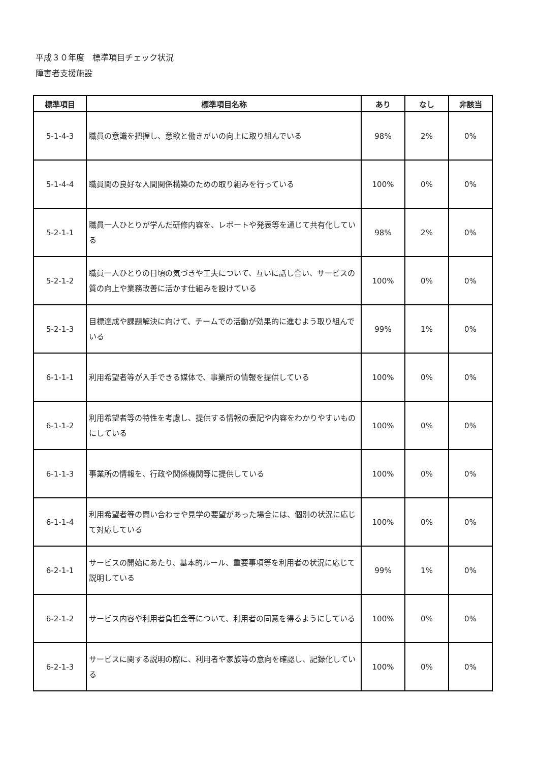平成３０年度　標準項目チェック状況
障害者支援施設
| 標準項目 | 標準項目名称 | あり | なし | 非該当 |
| --- | --- | --- | --- | --- |
| 5-1-4-3 | 職員の意識を把握し、意欲と働きがいの向上に取り組んでいる | 98% | 2% | 0% |
| 5-1-4-4 | 職員間の良好な人間関係構築のための取り組みを行っている | 100% | 0% | 0% |
| 5-2-1-1 | 職員一人ひとりが学んだ研修内容を、レポートや発表等を通じて共有化している | 98% | 2% | 0% |
| 5-2-1-2 | 職員一人ひとりの日頃の気づきや工夫について、互いに話し合い、サービスの質の向上や業務改善に活かす仕組みを設けている | 100% | 0% | 0% |
| 5-2-1-3 | 目標達成や課題解決に向けて、チームでの活動が効果的に進むよう取り組んでいる | 99% | 1% | 0% |
| 6-1-1-1 | 利用希望者等が入手できる媒体で、事業所の情報を提供している | 100% | 0% | 0% |
| 6-1-1-2 | 利用希望者等の特性を考慮し、提供する情報の表記や内容をわかりやすいものにしている | 100% | 0% | 0% |
| 6-1-1-3 | 事業所の情報を、行政や関係機関等に提供している | 100% | 0% | 0% |
| 6-1-1-4 | 利用希望者等の問い合わせや見学の要望があった場合には、個別の状況に応じて対応している | 100% | 0% | 0% |
| 6-2-1-1 | サービスの開始にあたり、基本的ルール、重要事項等を利用者の状況に応じて説明している | 99% | 1% | 0% |
| 6-2-1-2 | サービス内容や利用者負担金等について、利用者の同意を得るようにしている | 100% | 0% | 0% |
| 6-2-1-3 | サービスに関する説明の際に、利用者や家族等の意向を確認し、記録化している | 100% | 0% | 0% |